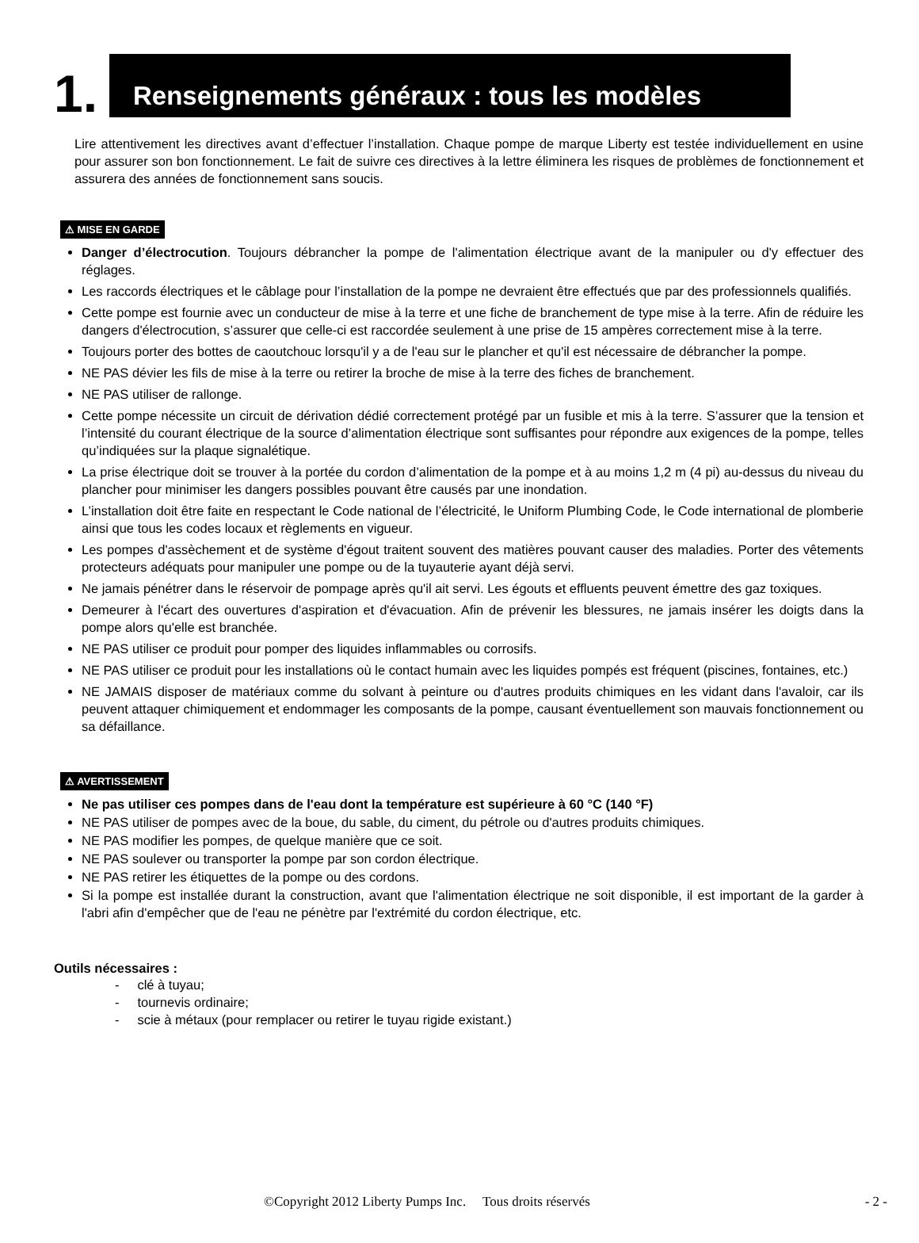1.
Renseignements généraux : tous les modèles
Lire attentivement les directives avant d’effectuer l’installation. Chaque pompe de marque Liberty est testée individuellement en usine pour assurer son bon fonctionnement. Le fait de suivre ces directives à la lettre éliminera les risques de problèmes de fonctionnement et assurera des années de fonctionnement sans soucis.
⚠ MISE EN GARDE
Danger d’électrocution. Toujours débrancher la pompe de l'alimentation électrique avant de la manipuler ou d'y effectuer des réglages.
Les raccords électriques et le câblage pour l’installation de la pompe ne devraient être effectués que par des professionnels qualifiés.
Cette pompe est fournie avec un conducteur de mise à la terre et une fiche de branchement de type mise à la terre. Afin de réduire les dangers d'électrocution, s’assurer que celle-ci est raccordée seulement à une prise de 15 ampères correctement mise à la terre.
Toujours porter des bottes de caoutchouc lorsqu'il y a de l'eau sur le plancher et qu'il est nécessaire de débrancher la pompe.
NE PAS dévier les fils de mise à la terre ou retirer la broche de mise à la terre des fiches de branchement.
NE PAS utiliser de rallonge.
Cette pompe nécessite un circuit de dérivation dédié correctement protégé par un fusible et mis à la terre. S’assurer que la tension et l’intensité du courant électrique de la source d’alimentation électrique sont suffisantes pour répondre aux exigences de la pompe, telles qu’indiquées sur la plaque signalétique.
La prise électrique doit se trouver à la portée du cordon d’alimentation de la pompe et à au moins 1,2 m (4 pi) au-dessus du niveau du plancher pour minimiser les dangers possibles pouvant être causés par une inondation.
L’installation doit être faite en respectant le Code national de l’électricité, le Uniform Plumbing Code, le Code international de plomberie ainsi que tous les codes locaux et règlements en vigueur.
Les pompes d'assèchement et de système d'égout traitent souvent des matières pouvant causer des maladies. Porter des vêtements protecteurs adéquats pour manipuler une pompe ou de la tuyauterie ayant déjà servi.
Ne jamais pénétrer dans le réservoir de pompage après qu'il ait servi. Les égouts et effluents peuvent émettre des gaz toxiques.
Demeurer à l'écart des ouvertures d'aspiration et d'évacuation. Afin de prévenir les blessures, ne jamais insérer les doigts dans la pompe alors qu'elle est branchée.
NE PAS utiliser ce produit pour pomper des liquides inflammables ou corrosifs.
NE PAS utiliser ce produit pour les installations où le contact humain avec les liquides pompés est fréquent (piscines, fontaines, etc.)
NE JAMAIS disposer de matériaux comme du solvant à peinture ou d'autres produits chimiques en les vidant dans l'avaloir, car ils peuvent attaquer chimiquement et endommager les composants de la pompe, causant éventuellement son mauvais fonctionnement ou sa défaillance.
⚠ AVERTISSEMENT
Ne pas utiliser ces pompes dans de l'eau dont la température est supérieure à 60 °C (140 °F)
NE PAS utiliser de pompes avec de la boue, du sable, du ciment, du pétrole ou d'autres produits chimiques.
NE PAS modifier les pompes, de quelque manière que ce soit.
NE PAS soulever ou transporter la pompe par son cordon électrique.
NE PAS retirer les étiquettes de la pompe ou des cordons.
Si la pompe est installée durant la construction, avant que l'alimentation électrique ne soit disponible, il est important de la garder à l'abri afin d'empêcher que de l'eau ne pénètre par l'extrémité du cordon électrique, etc.
Outils nécessaires :
- clé à tuyau;
- tournevis ordinaire;
- scie à métaux (pour remplacer ou retirer le tuyau rigide existant.)
©Copyright 2012 Liberty Pumps Inc. Tous droits réservés - 2 -